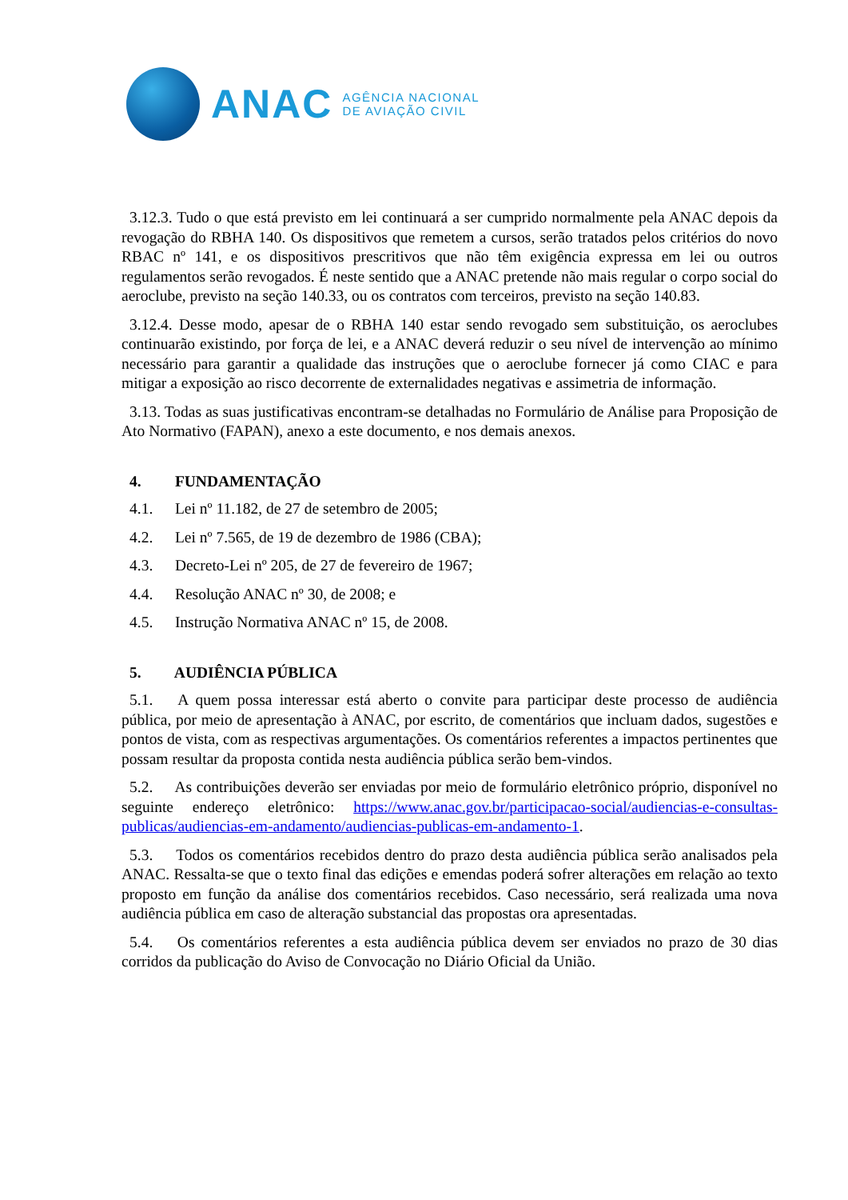ANAC
AGÊNCIA NACIONAL
DE AVIAÇÃO CIVIL
3.12.3. Tudo o que está previsto em lei continuará a ser cumprido normalmente pela ANAC depois da revogação do RBHA 140. Os dispositivos que remetem a cursos, serão tratados pelos critérios do novo RBAC nº 141, e os dispositivos prescritivos que não têm exigência expressa em lei ou outros regulamentos serão revogados. É neste sentido que a ANAC pretende não mais regular o corpo social do aeroclube, previsto na seção 140.33, ou os contratos com terceiros, previsto na seção 140.83.
3.12.4. Desse modo, apesar de o RBHA 140 estar sendo revogado sem substituição, os aeroclubes continuarão existindo, por força de lei, e a ANAC deverá reduzir o seu nível de intervenção ao mínimo necessário para garantir a qualidade das instruções que o aeroclube fornecer já como CIAC e para mitigar a exposição ao risco decorrente de externalidades negativas e assimetria de informação.
3.13. Todas as suas justificativas encontram-se detalhadas no Formulário de Análise para Proposição de Ato Normativo (FAPAN), anexo a este documento, e nos demais anexos.
4. FUNDAMENTAÇÃO
4.1. Lei nº 11.182, de 27 de setembro de 2005;
4.2. Lei nº 7.565, de 19 de dezembro de 1986 (CBA);
4.3. Decreto-Lei nº 205, de 27 de fevereiro de 1967;
4.4. Resolução ANAC nº 30, de 2008; e
4.5. Instrução Normativa ANAC nº 15, de 2008.
5. AUDIÊNCIA PÚBLICA
5.1. A quem possa interessar está aberto o convite para participar deste processo de audiência pública, por meio de apresentação à ANAC, por escrito, de comentários que incluam dados, sugestões e pontos de vista, com as respectivas argumentações. Os comentários referentes a impactos pertinentes que possam resultar da proposta contida nesta audiência pública serão bem-vindos.
5.2. As contribuições deverão ser enviadas por meio de formulário eletrônico próprio, disponível no seguinte endereço eletrônico: https://www.anac.gov.br/participacao-social/audiencias-e-consultas-publicas/audiencias-em-andamento/audiencias-publicas-em-andamento-1.
5.3. Todos os comentários recebidos dentro do prazo desta audiência pública serão analisados pela ANAC. Ressalta-se que o texto final das edições e emendas poderá sofrer alterações em relação ao texto proposto em função da análise dos comentários recebidos. Caso necessário, será realizada uma nova audiência pública em caso de alteração substancial das propostas ora apresentadas.
5.4. Os comentários referentes a esta audiência pública devem ser enviados no prazo de 30 dias corridos da publicação do Aviso de Convocação no Diário Oficial da União.